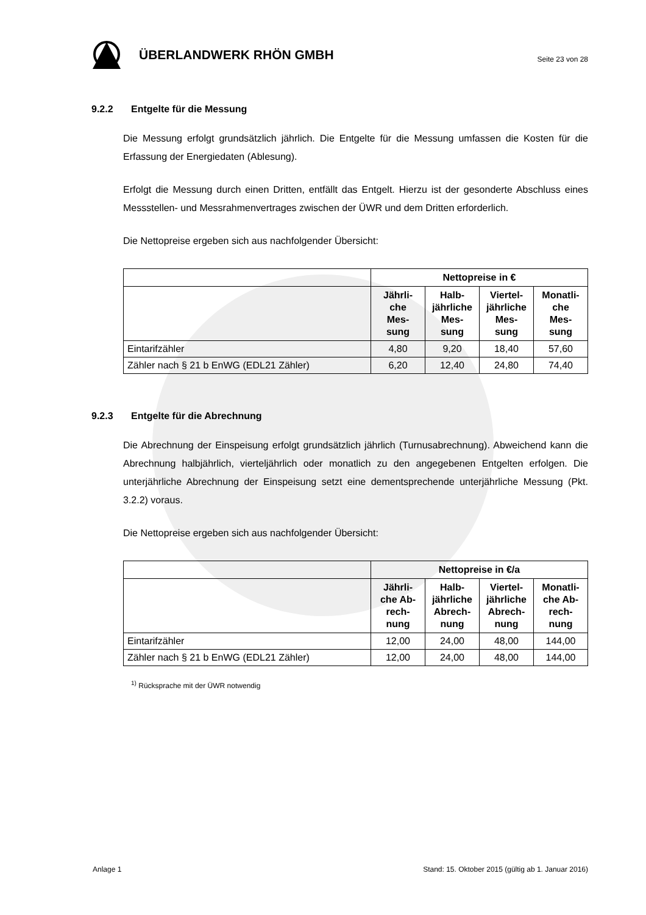ÜBERLANDWERK RHÖN GMBH
Seite 23 von 28
9.2.2 Entgelte für die Messung
Die Messung erfolgt grundsätzlich jährlich. Die Entgelte für die Messung umfassen die Kosten für die Erfassung der Energiedaten (Ablesung).
Erfolgt die Messung durch einen Dritten, entfällt das Entgelt. Hierzu ist der gesonderte Abschluss eines Messstellen- und Messrahmenvertrages zwischen der ÜWR und dem Dritten erforderlich.
Die Nettopreise ergeben sich aus nachfolgender Übersicht:
| | Nettopreise in € | | | |
| --- | --- | --- | --- | --- |
| | Jährli- che Mes- sung | Halb- jährliche Mes- sung | Viertel- jährliche Mes- sung | Monatli- che Mes- sung |
| Eintarifzähler | 4,80 | 9,20 | 18,40 | 57,60 |
| Zähler nach § 21 b EnWG (EDL21 Zähler) | 6,20 | 12,40 | 24,80 | 74,40 |
9.2.3 Entgelte für die Abrechnung
Die Abrechnung der Einspeisung erfolgt grundsätzlich jährlich (Turnusabrechnung). Abweichend kann die Abrechnung halbjährlich, vierteljährlich oder monatlich zu den angegebenen Entgelten erfolgen. Die unterjährliche Abrechnung der Einspeisung setzt eine dementsprechende unterjährliche Messung (Pkt. 3.2.2) voraus.
Die Nettopreise ergeben sich aus nachfolgender Übersicht:
| | Nettopreise in €/a | | | |
| --- | --- | --- | --- | --- |
| | Jährli- che Ab- rech- nung | Halb- jährliche Abrech- nung | Viertel- jährliche Abrech- nung | Monatli- che Ab- rech- nung |
| Eintarifzähler | 12,00 | 24,00 | 48,00 | 144,00 |
| Zähler nach § 21 b EnWG (EDL21 Zähler) | 12,00 | 24,00 | 48,00 | 144,00 |
<sup>1)</sup> Rücksprache mit der ÜWR notwendig
Anlage 1 Stand: 15. Oktober 2015 (gültig ab 1. Januar 2016)